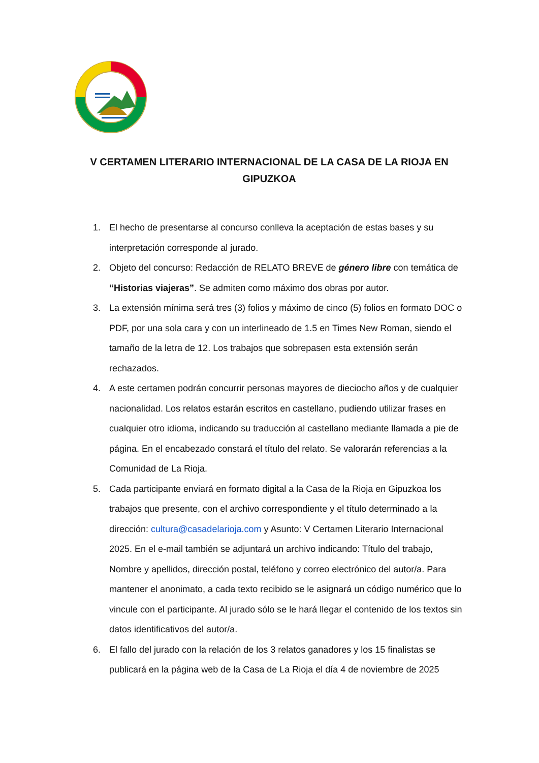V CERTAMEN LITERARIO INTERNACIONAL DE LA CASA DE LA RIOJA EN GIPUZKOA
1. El hecho de presentarse al concurso conlleva la aceptación de estas bases y su interpretación corresponde al jurado.
2. Objeto del concurso: Redacción de RELATO BREVE de género libre con temática de “Historias viajeras”. Se admiten como máximo dos obras por autor.
3. La extensión mínima será tres (3) folios y máximo de cinco (5) folios en formato DOC o PDF, por una sola cara y con un interlineado de 1.5 en Times New Roman, siendo el tamaño de la letra de 12. Los trabajos que sobrepasen esta extensión serán rechazados.
4. A este certamen podrán concurrir personas mayores de dieciocho años y de cualquier nacionalidad. Los relatos estarán escritos en castellano, pudiendo utilizar frases en cualquier otro idioma, indicando su traducción al castellano mediante llamada a pie de página. En el encabezado constará el título del relato. Se valorarán referencias a la Comunidad de La Rioja.
5. Cada participante enviará en formato digital a la Casa de la Rioja en Gipuzkoa los trabajos que presente, con el archivo correspondiente y el título determinado a la dirección: cultura@casadelarioja.com y Asunto: V Certamen Literario Internacional 2025. En el e-mail también se adjuntará un archivo indicando: Título del trabajo, Nombre y apellidos, dirección postal, teléfono y correo electrónico del autor/a. Para mantener el anonimato, a cada texto recibido se le asignará un código numérico que lo vincule con el participante. Al jurado sólo se le hará llegar el contenido de los textos sin datos identificativos del autor/a.
6. El fallo del jurado con la relación de los 3 relatos ganadores y los 15 finalistas se publicará en la página web de la Casa de La Rioja el día 4 de noviembre de 2025